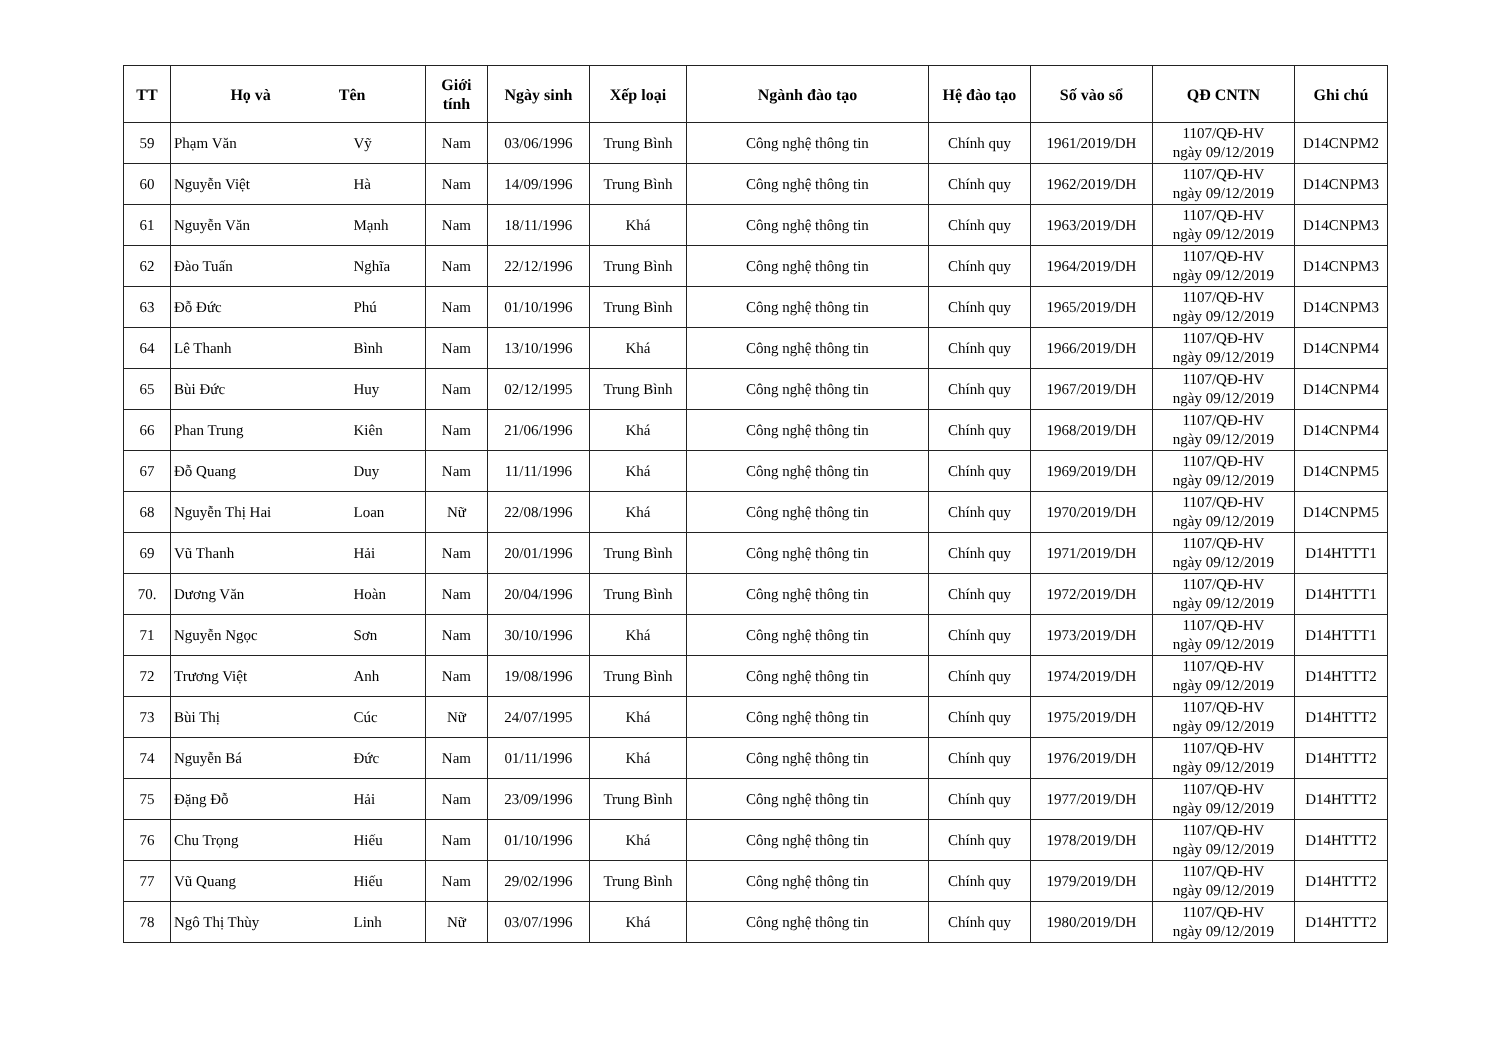| TT | Họ và Tên | | Giới tính | Ngày sinh | Xếp loại | Ngành đào tạo | Hệ đào tạo | Số vào sổ | QĐ CNTN | Ghi chú |
| --- | --- | --- | --- | --- | --- | --- | --- | --- | --- | --- |
| 59 | Phạm Văn | Vỹ | Nam | 03/06/1996 | Trung Bình | Công nghệ thông tin | Chính quy | 1961/2019/DH | 1107/QĐ-HV ngày 09/12/2019 | D14CNPM2 |
| 60 | Nguyễn Việt | Hà | Nam | 14/09/1996 | Trung Bình | Công nghệ thông tin | Chính quy | 1962/2019/DH | 1107/QĐ-HV ngày 09/12/2019 | D14CNPM3 |
| 61 | Nguyễn Văn | Mạnh | Nam | 18/11/1996 | Khá | Công nghệ thông tin | Chính quy | 1963/2019/DH | 1107/QĐ-HV ngày 09/12/2019 | D14CNPM3 |
| 62 | Đào Tuấn | Nghĩa | Nam | 22/12/1996 | Trung Bình | Công nghệ thông tin | Chính quy | 1964/2019/DH | 1107/QĐ-HV ngày 09/12/2019 | D14CNPM3 |
| 63 | Đỗ Đức | Phú | Nam | 01/10/1996 | Trung Bình | Công nghệ thông tin | Chính quy | 1965/2019/DH | 1107/QĐ-HV ngày 09/12/2019 | D14CNPM3 |
| 64 | Lê Thanh | Bình | Nam | 13/10/1996 | Khá | Công nghệ thông tin | Chính quy | 1966/2019/DH | 1107/QĐ-HV ngày 09/12/2019 | D14CNPM4 |
| 65 | Bùi Đức | Huy | Nam | 02/12/1995 | Trung Bình | Công nghệ thông tin | Chính quy | 1967/2019/DH | 1107/QĐ-HV ngày 09/12/2019 | D14CNPM4 |
| 66 | Phan Trung | Kiên | Nam | 21/06/1996 | Khá | Công nghệ thông tin | Chính quy | 1968/2019/DH | 1107/QĐ-HV ngày 09/12/2019 | D14CNPM4 |
| 67 | Đỗ Quang | Duy | Nam | 11/11/1996 | Khá | Công nghệ thông tin | Chính quy | 1969/2019/DH | 1107/QĐ-HV ngày 09/12/2019 | D14CNPM5 |
| 68 | Nguyễn Thị Hai | Loan | Nữ | 22/08/1996 | Khá | Công nghệ thông tin | Chính quy | 1970/2019/DH | 1107/QĐ-HV ngày 09/12/2019 | D14CNPM5 |
| 69 | Vũ Thanh | Hải | Nam | 20/01/1996 | Trung Bình | Công nghệ thông tin | Chính quy | 1971/2019/DH | 1107/QĐ-HV ngày 09/12/2019 | D14HTTT1 |
| 70. | Dương Văn | Hoàn | Nam | 20/04/1996 | Trung Bình | Công nghệ thông tin | Chính quy | 1972/2019/DH | 1107/QĐ-HV ngày 09/12/2019 | D14HTTT1 |
| 71 | Nguyễn Ngọc | Sơn | Nam | 30/10/1996 | Khá | Công nghệ thông tin | Chính quy | 1973/2019/DH | 1107/QĐ-HV ngày 09/12/2019 | D14HTTT1 |
| 72 | Trương Việt | Anh | Nam | 19/08/1996 | Trung Bình | Công nghệ thông tin | Chính quy | 1974/2019/DH | 1107/QĐ-HV ngày 09/12/2019 | D14HTTT2 |
| 73 | Bùi Thị | Cúc | Nữ | 24/07/1995 | Khá | Công nghệ thông tin | Chính quy | 1975/2019/DH | 1107/QĐ-HV ngày 09/12/2019 | D14HTTT2 |
| 74 | Nguyễn Bá | Đức | Nam | 01/11/1996 | Khá | Công nghệ thông tin | Chính quy | 1976/2019/DH | 1107/QĐ-HV ngày 09/12/2019 | D14HTTT2 |
| 75 | Đặng Đỗ | Hải | Nam | 23/09/1996 | Trung Bình | Công nghệ thông tin | Chính quy | 1977/2019/DH | 1107/QĐ-HV ngày 09/12/2019 | D14HTTT2 |
| 76 | Chu Trọng | Hiếu | Nam | 01/10/1996 | Khá | Công nghệ thông tin | Chính quy | 1978/2019/DH | 1107/QĐ-HV ngày 09/12/2019 | D14HTTT2 |
| 77 | Vũ Quang | Hiếu | Nam | 29/02/1996 | Trung Bình | Công nghệ thông tin | Chính quy | 1979/2019/DH | 1107/QĐ-HV ngày 09/12/2019 | D14HTTT2 |
| 78 | Ngô Thị Thùy | Linh | Nữ | 03/07/1996 | Khá | Công nghệ thông tin | Chính quy | 1980/2019/DH | 1107/QĐ-HV ngày 09/12/2019 | D14HTTT2 |